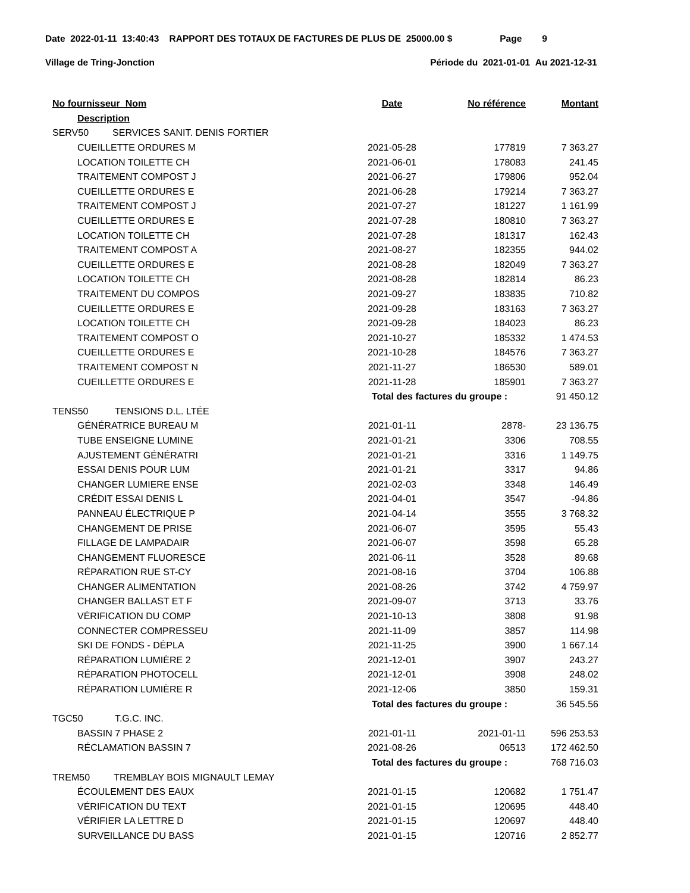Date 2022-01-11 13:40:43 RAPPORT DES TOTAUX DE FACTURES DE PLUS DE 25000.00 $ Page 9
Village de Tring-Jonction Période du 2021-01-01 Au 2021-12-31
| No fournisseur Nom | Date | No référence | Montant |
| --- | --- | --- | --- |
| Description | | | |
| SERV50 SERVICES SANIT. DENIS FORTIER | | | |
| CUEILLETTE ORDURES M | 2021-05-28 | 177819 | 7 363.27 |
| LOCATION TOILETTE CH | 2021-06-01 | 178083 | 241.45 |
| TRAITEMENT COMPOST J | 2021-06-27 | 179806 | 952.04 |
| CUEILLETTE ORDURES E | 2021-06-28 | 179214 | 7 363.27 |
| TRAITEMENT COMPOST J | 2021-07-27 | 181227 | 1 161.99 |
| CUEILLETTE ORDURES E | 2021-07-28 | 180810 | 7 363.27 |
| LOCATION TOILETTE CH | 2021-07-28 | 181317 | 162.43 |
| TRAITEMENT COMPOST A | 2021-08-27 | 182355 | 944.02 |
| CUEILLETTE ORDURES E | 2021-08-28 | 182049 | 7 363.27 |
| LOCATION TOILETTE CH | 2021-08-28 | 182814 | 86.23 |
| TRAITEMENT DU COMPOS | 2021-09-27 | 183835 | 710.82 |
| CUEILLETTE ORDURES E | 2021-09-28 | 183163 | 7 363.27 |
| LOCATION TOILETTE CH | 2021-09-28 | 184023 | 86.23 |
| TRAITEMENT COMPOST O | 2021-10-27 | 185332 | 1 474.53 |
| CUEILLETTE ORDURES E | 2021-10-28 | 184576 | 7 363.27 |
| TRAITEMENT COMPOST N | 2021-11-27 | 186530 | 589.01 |
| CUEILLETTE ORDURES E | 2021-11-28 | 185901 | 7 363.27 |
| | Total des factures du groupe : | | 91 450.12 |
| TENS50 TENSIONS D.L. LTÉE | | | |
| GÉNÉRATRICE BUREAU M | 2021-01-11 | 2878- | 23 136.75 |
| TUBE ENSEIGNE LUMINE | 2021-01-21 | 3306 | 708.55 |
| AJUSTEMENT GÉNÉRATRI | 2021-01-21 | 3316 | 1 149.75 |
| ESSAI DENIS POUR LUM | 2021-01-21 | 3317 | 94.86 |
| CHANGER LUMIERE ENSE | 2021-02-03 | 3348 | 146.49 |
| CRÉDIT ESSAI DENIS L | 2021-04-01 | 3547 | -94.86 |
| PANNEAU ÉLECTRIQUE P | 2021-04-14 | 3555 | 3 768.32 |
| CHANGEMENT DE PRISE | 2021-06-07 | 3595 | 55.43 |
| FILLAGE DE LAMPADAIR | 2021-06-07 | 3598 | 65.28 |
| CHANGEMENT FLUORESCE | 2021-06-11 | 3528 | 89.68 |
| RÉPARATION RUE ST-CY | 2021-08-16 | 3704 | 106.88 |
| CHANGER ALIMENTATION | 2021-08-26 | 3742 | 4 759.97 |
| CHANGER BALLAST ET F | 2021-09-07 | 3713 | 33.76 |
| VÉRIFICATION DU COMP | 2021-10-13 | 3808 | 91.98 |
| CONNECTER COMPRESSEU | 2021-11-09 | 3857 | 114.98 |
| SKI DE FONDS - DÉPLA | 2021-11-25 | 3900 | 1 667.14 |
| RÉPARATION LUMIÈRE 2 | 2021-12-01 | 3907 | 243.27 |
| RÉPARATION PHOTOCELL | 2021-12-01 | 3908 | 248.02 |
| RÉPARATION LUMIÈRE R | 2021-12-06 | 3850 | 159.31 |
| | Total des factures du groupe : | | 36 545.56 |
| TGC50 T.G.C. INC. | | | |
| BASSIN 7 PHASE 2 | 2021-01-11 | 2021-01-11 | 596 253.53 |
| RÉCLAMATION BASSIN 7 | 2021-08-26 | 06513 | 172 462.50 |
| | Total des factures du groupe : | | 768 716.03 |
| TREM50 TREMBLAY BOIS MIGNAULT LEMAY | | | |
| ÉCOULEMENT DES EAUX | 2021-01-15 | 120682 | 1 751.47 |
| VÉRIFICATION DU TEXT | 2021-01-15 | 120695 | 448.40 |
| VÉRIFIER LA LETTRE D | 2021-01-15 | 120697 | 448.40 |
| SURVEILLANCE DU BASS | 2021-01-15 | 120716 | 2 852.77 |